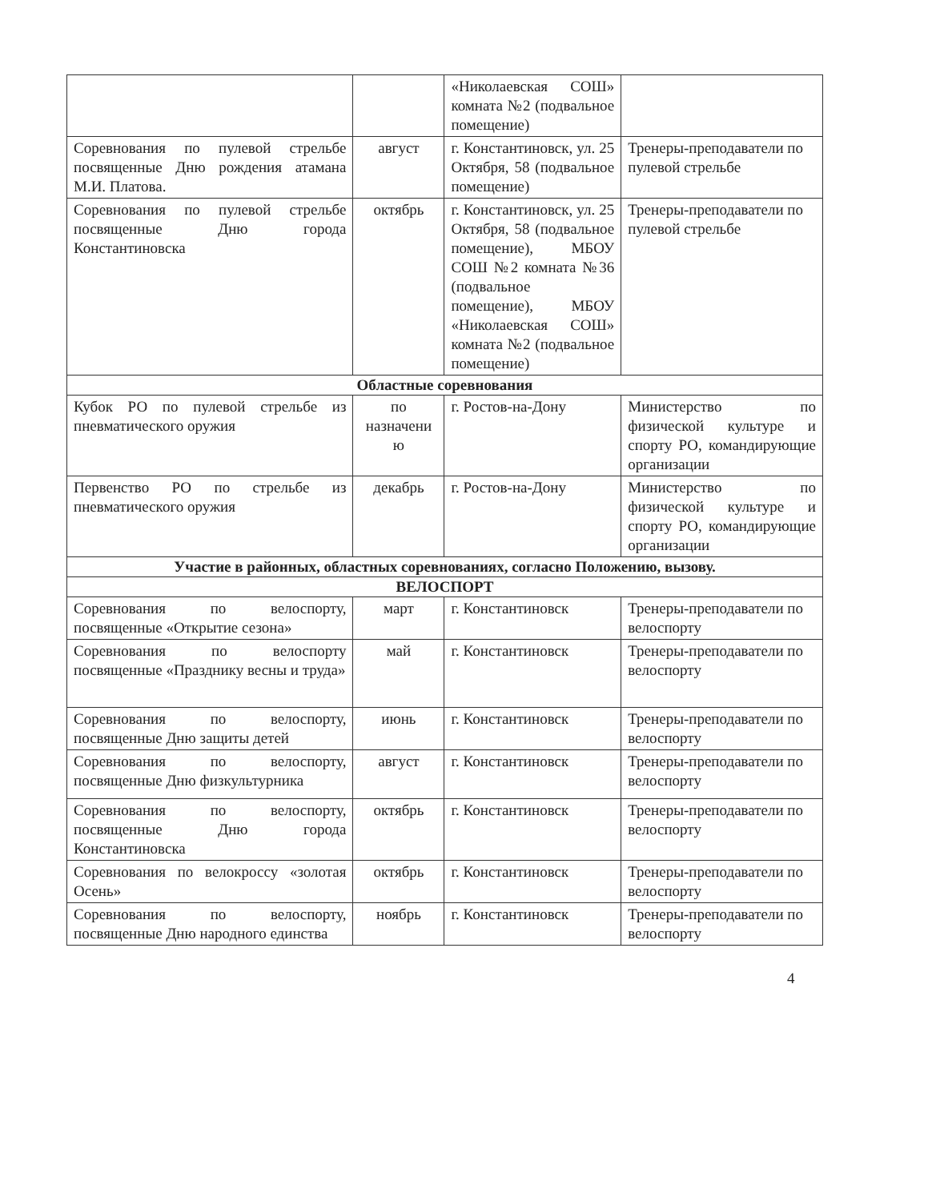| | | «Николаевская СОШ» комната №2 (подвальное помещение) | |
| Соревнования по пулевой стрельбе посвященные Дню рождения атамана М.И. Платова. | август | г. Константиновск, ул. 25 Октября, 58 (подвальное помещение) | Тренеры-преподаватели по пулевой стрельбе |
| Соревнования по пулевой стрельбе посвященные Дню города Константиновска | октябрь | г. Константиновск, ул. 25 Октября, 58 (подвальное помещение), МБОУ СОШ №2 комната №36 (подвальное помещение), МБОУ «Николаевская СОШ» комната №2 (подвальное помещение) | Тренеры-преподаватели по пулевой стрельбе |
| Областные соревнования | | | |
| Кубок РО по пулевой стрельбе из пневматического оружия | по назначени ю | г. Ростов-на-Дону | Министерство по физической культуре и спорту РО, командирующие организации |
| Первенство РО по стрельбе из пневматического оружия | декабрь | г. Ростов-на-Дону | Министерство по физической культуре и спорту РО, командирующие организации |
| Участие в районных, областных соревнованиях, согласно Положению, вызову. | | | |
| ВЕЛОСПОРТ | | | |
| Соревнования по велоспорту, посвященные «Открытие сезона» | март | г. Константиновск | Тренеры-преподаватели по велоспорту |
| Соревнования по велоспорту посвященные «Празднику весны и труда» | май | г. Константиновск | Тренеры-преподаватели по велоспорту |
| Соревнования по велоспорту, посвященные Дню защиты детей | июнь | г. Константиновск | Тренеры-преподаватели по велоспорту |
| Соревнования по велоспорту, посвященные Дню физкультурника | август | г. Константиновск | Тренеры-преподаватели по велоспорту |
| Соревнования по велоспорту, посвященные Дню города Константиновска | октябрь | г. Константиновск | Тренеры-преподаватели по велоспорту |
| Соревнования по велокроссу «золотая Осень» | октябрь | г. Константиновск | Тренеры-преподаватели по велоспорту |
| Соревнования по велоспорту, посвященные Дню народного единства | ноябрь | г. Константиновск | Тренеры-преподаватели по велоспорту |
4